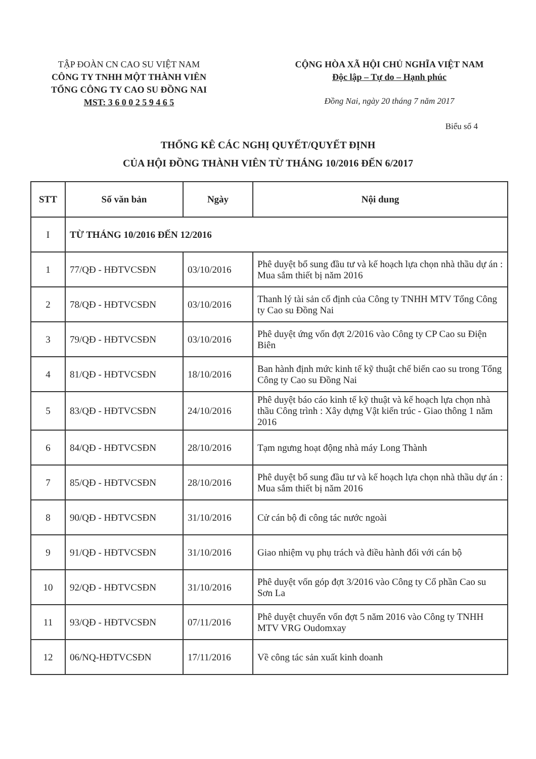TẬP ĐOÀN CN CAO SU VIỆT NAM
CÔNG TY TNHH MỘT THÀNH VIÊN
TỔNG CÔNG TY CAO SU ĐỒNG NAI
MST: 3 6 0 0 2 5 9 4 6 5
CỘNG HÒA XÃ HỘI CHỦ NGHĨA VIỆT NAM
Độc lập – Tự do – Hạnh phúc
Đồng Nai, ngày 20 tháng 7 năm 2017
Biểu số 4
THỐNG KÊ CÁC NGHỊ QUYẾT/QUYẾT ĐỊNH
CỦA HỘI ĐỒNG THÀNH VIÊN TỪ THÁNG 10/2016 ĐẾN 6/2017
| STT | Số văn bản | Ngày | Nội dung |
| --- | --- | --- | --- |
| I | TỪ THÁNG 10/2016 ĐẾN 12/2016 | | |
| 1 | 77/QĐ - HĐTVCSĐN | 03/10/2016 | Phê duyệt bổ sung đầu tư và kế hoạch lựa chọn nhà thầu dự án : Mua sắm thiết bị năm 2016 |
| 2 | 78/QĐ - HĐTVCSĐN | 03/10/2016 | Thanh lý tài sản cố định của Công ty TNHH MTV Tổng Công ty Cao su Đồng Nai |
| 3 | 79/QĐ - HĐTVCSĐN | 03/10/2016 | Phê duyệt ứng vốn đợt 2/2016 vào Công ty CP Cao su Điện Biên |
| 4 | 81/QĐ - HĐTVCSĐN | 18/10/2016 | Ban hành định mức kinh tế kỹ thuật chế biến cao su trong Tổng Công ty Cao su Đồng Nai |
| 5 | 83/QĐ - HĐTVCSĐN | 24/10/2016 | Phê duyệt báo cáo kinh tế kỹ thuật và kế hoạch lựa chọn nhà thầu Công trình : Xây dựng Vật kiến trúc - Giao thông 1 năm 2016 |
| 6 | 84/QĐ - HĐTVCSĐN | 28/10/2016 | Tạm ngưng hoạt động nhà máy Long Thành |
| 7 | 85/QĐ - HĐTVCSĐN | 28/10/2016 | Phê duyệt bổ sung đầu tư và kế hoạch lựa chọn nhà thầu dự án : Mua sắm thiết bị năm 2016 |
| 8 | 90/QĐ - HĐTVCSĐN | 31/10/2016 | Cử cán bộ đi công tác nước ngoài |
| 9 | 91/QĐ - HĐTVCSĐN | 31/10/2016 | Giao nhiệm vụ phụ trách và điều hành đối với cán bộ |
| 10 | 92/QĐ - HĐTVCSĐN | 31/10/2016 | Phê duyệt vốn góp đợt 3/2016 vào Công ty Cổ phần Cao su Sơn La |
| 11 | 93/QĐ - HĐTVCSĐN | 07/11/2016 | Phê duyệt chuyển vốn đợt 5 năm 2016 vào Công ty TNHH MTV VRG Oudomxay |
| 12 | 06/NQ-HĐTVCSĐN | 17/11/2016 | Về công tác sản xuất kinh doanh |